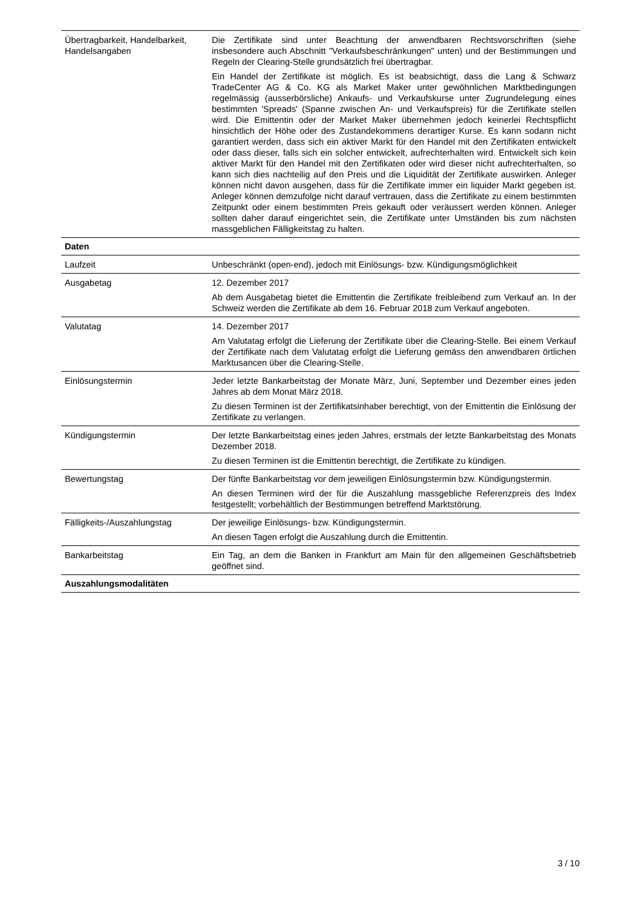| Übertragbarkeit, Handelbarkeit, Handelsangaben | Die Zertifikate sind unter Beachtung der anwendbaren Rechtsvorschriften (siehe insbesondere auch Abschnitt "Verkaufsbeschränkungen" unten) und der Bestimmungen und Regeln der Clearing-Stelle grundsätzlich frei übertragbar. Ein Handel der Zertifikate ist möglich. Es ist beabsichtigt, dass die Lang & Schwarz TradeCenter AG & Co. KG als Market Maker unter gewöhnlichen Marktbedingungen regelmässig (ausserbörsliche) Ankaufs- und Verkaufskurse unter Zugrundelegung eines bestimmten 'Spreads' (Spanne zwischen An- und Verkaufspreis) für die Zertifikate stellen wird. Die Emittentin oder der Market Maker übernehmen jedoch keinerlei Rechtspflicht hinsichtlich der Höhe oder des Zustandekommens derartiger Kurse. Es kann sodann nicht garantiert werden, dass sich ein aktiver Markt für den Handel mit den Zertifikaten entwickelt oder dass dieser, falls sich ein solcher entwickelt, aufrechterhalten wird. Entwickelt sich kein aktiver Markt für den Handel mit den Zertifikaten oder wird dieser nicht aufrechterhalten, so kann sich dies nachteilig auf den Preis und die Liquidität der Zertifikate auswirken. Anleger können nicht davon ausgehen, dass für die Zertifikate immer ein liquider Markt gegeben ist. Anleger können demzufolge nicht darauf vertrauen, dass die Zertifikate zu einem bestimmten Zeitpunkt oder einem bestimmten Preis gekauft oder veräussert werden können. Anleger sollten daher darauf eingerichtet sein, die Zertifikate unter Umständen bis zum nächsten massgeblichen Fälligkeitstag zu halten. |
| Daten | |
| Laufzeit | Unbeschränkt (open-end), jedoch mit Einlösungs- bzw. Kündigungsmöglichkeit |
| Ausgabetag | 12. Dezember 2017 Ab dem Ausgabetag bietet die Emittentin die Zertifikate freibleibend zum Verkauf an. In der Schweiz werden die Zertifikate ab dem 16. Februar 2018 zum Verkauf angeboten. |
| Valutatag | 14. Dezember 2017 Am Valutatag erfolgt die Lieferung der Zertifikate über die Clearing-Stelle. Bei einem Verkauf der Zertifikate nach dem Valutatag erfolgt die Lieferung gemäss den anwendbaren örtlichen Marktusancen über die Clearing-Stelle. |
| Einlösungstermin | Jeder letzte Bankarbeitstag der Monate März, Juni, September und Dezember eines jeden Jahres ab dem Monat März 2018. Zu diesen Terminen ist der Zertifikatsinhaber berechtigt, von der Emittentin die Einlösung der Zertifikate zu verlangen. |
| Kündigungstermin | Der letzte Bankarbeitstag eines jeden Jahres, erstmals der letzte Bankarbeitstag des Monats Dezember 2018. Zu diesen Terminen ist die Emittentin berechtigt, die Zertifikate zu kündigen. |
| Bewertungstag | Der fünfte Bankarbeitstag vor dem jeweiligen Einlösungstermin bzw. Kündigungstermin. An diesen Terminen wird der für die Auszahlung massgebliche Referenzpreis des Index festgestellt; vorbehältlich der Bestimmungen betreffend Marktstörung. |
| Fälligkeits-/Auszahlungstag | Der jeweilige Einlösungs- bzw. Kündigungstermin. An diesen Tagen erfolgt die Auszahlung durch die Emittentin. |
| Bankarbeitstag | Ein Tag, an dem die Banken in Frankfurt am Main für den allgemeinen Geschäftsbetrieb geöffnet sind. |
| Auszahlungsmodalitäten | |
3 / 10